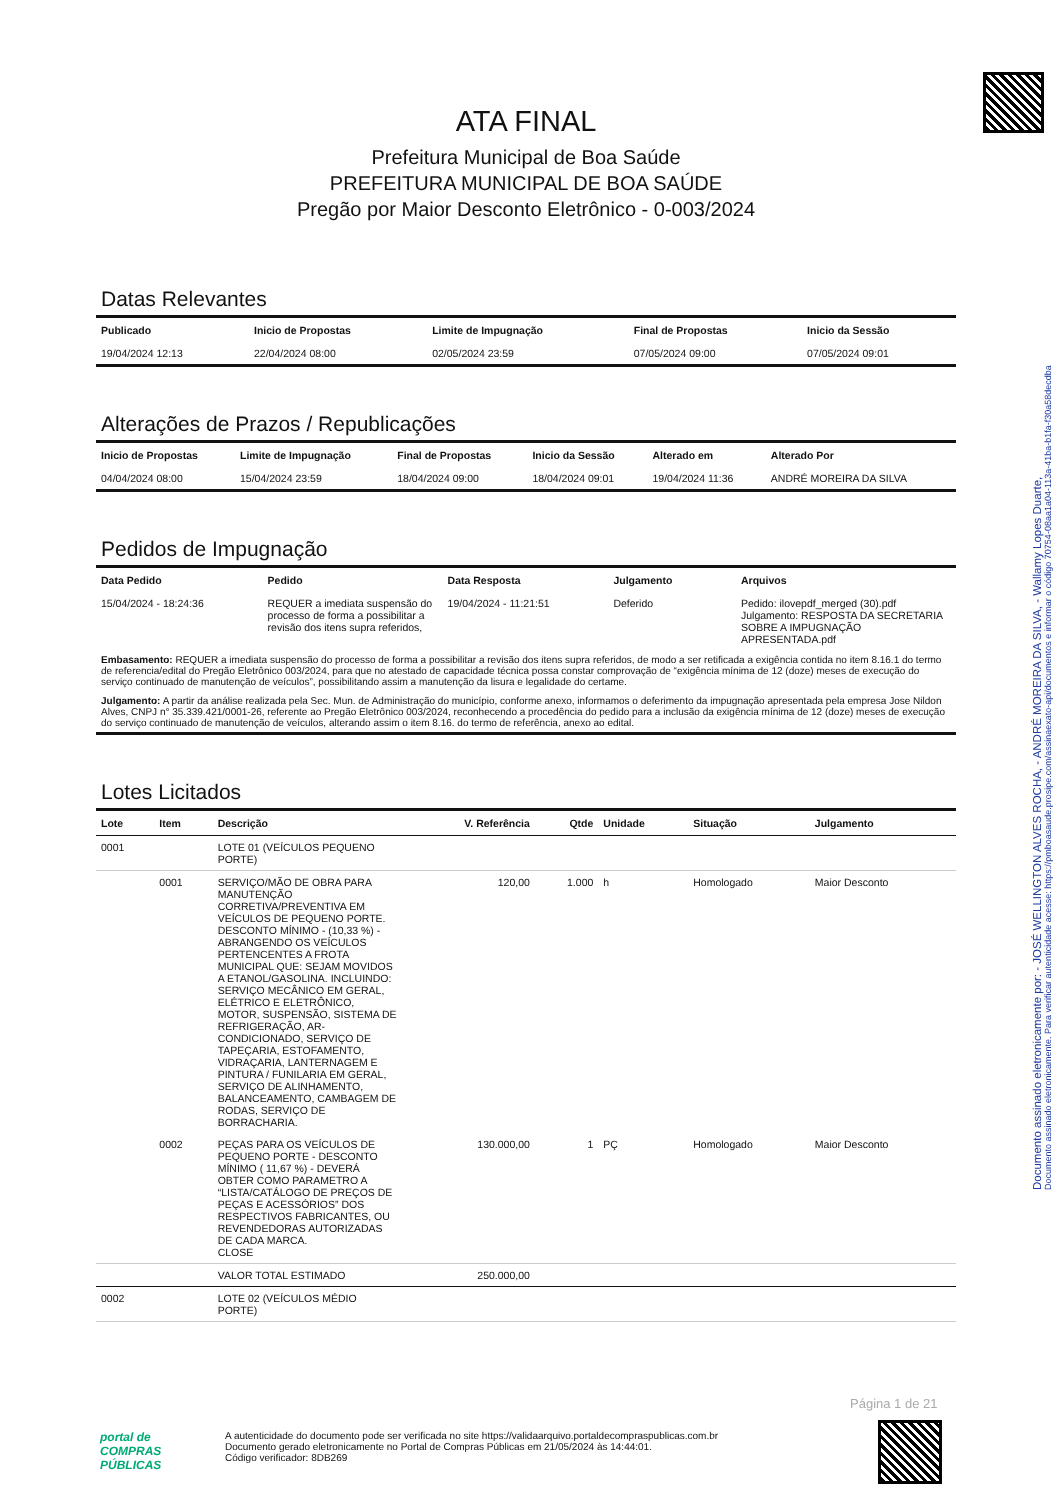Documento assinado eletronicamente por: - JOSÉ WELLINGTON ALVES ROCHA, - ANDRÉ MOREIRA DA SILVA, - Wallamy Lopes Duarte,
Documento assinado eletronicamente. Para verificar autenticidade acesse: https://pmboasaude.prosipe.com/assinaexato-api/documentos e informar o código 70754-08aa1a04-113a-41ba-b1fa-f30a58decdba
ATA FINAL
Prefeitura Municipal de Boa Saúde
PREFEITURA MUNICIPAL DE BOA SAÚDE
Pregão por Maior Desconto Eletrônico - 0-003/2024
Datas Relevantes
| Publicado | Inicio de Propostas | Limite de Impugnação | Final de Propostas | Inicio da Sessão |
| --- | --- | --- | --- | --- |
| 19/04/2024 12:13 | 22/04/2024 08:00 | 02/05/2024 23:59 | 07/05/2024 09:00 | 07/05/2024 09:01 |
Alterações de Prazos / Republicações
| Inicio de Propostas | Limite de Impugnação | Final de Propostas | Inicio da Sessão | Alterado em | Alterado Por |
| --- | --- | --- | --- | --- | --- |
| 04/04/2024 08:00 | 15/04/2024 23:59 | 18/04/2024 09:00 | 18/04/2024 09:01 | 19/04/2024 11:36 | ANDRÉ MOREIRA DA SILVA |
Pedidos de Impugnação
| Data Pedido | Pedido | Data Resposta | Julgamento | Arquivos |
| --- | --- | --- | --- | --- |
| 15/04/2024 - 18:24:36 | REQUER a imediata suspensão do processo de forma a possibilitar a revisão dos itens supra referidos, | 19/04/2024 - 11:21:51 | Deferido | Pedido: ilovepdf_merged (30).pdf Julgamento: RESPOSTA DA SECRETARIA SOBRE A IMPUGNAÇÃO APRESENTADA.pdf |
| Embasamento: REQUER a imediata suspensão do processo de forma a possibilitar a revisão dos itens supra referidos, de modo a ser retificada a exigência contida no item 8.16.1 do termo de referencia/edital do Pregão Eletrônico 003/2024, para que no atestado de capacidade técnica possa constar comprovação de “exigência mínima de 12 (doze) meses de execução do serviço continuado de manutenção de veículos”, possibilitando assim a manutenção da lisura e legalidade do certame. | | | | |
| Julgamento: A partir da análise realizada pela Sec. Mun. de Administração do município, conforme anexo, informamos o deferimento da impugnação apresentada pela empresa Jose Nildon Alves, CNPJ n° 35.339.421/0001-26, referente ao Pregão Eletrônico 003/2024, reconhecendo a procedência do pedido para a inclusão da exigência mínima de 12 (doze) meses de execução do serviço continuado de manutenção de veículos, alterando assim o item 8.16. do termo de referência, anexo ao edital. | | | | |
Lotes Licitados
| Lote | Item | Descrição | V. Referência | Qtde | Unidade | Situação | Julgamento |
| --- | --- | --- | --- | --- | --- | --- | --- |
| 0001 | | LOTE 01 (VEÍCULOS PEQUENO PORTE) | | | | | |
| | 0001 | SERVIÇO/MÃO DE OBRA PARA MANUTENÇÃO CORRETIVA/PREVENTIVA EM VEÍCULOS DE PEQUENO PORTE. DESCONTO MÍNIMO - (10,33 %) - ABRANGENDO OS VEÍCULOS PERTENCENTES A FROTA MUNICIPAL QUE: SEJAM MOVIDOS A ETANOL/GASOLINA. INCLUINDO: SERVIÇO MECÂNICO EM GERAL, ELÉTRICO E ELETRÔNICO, MOTOR, SUSPENSÃO, SISTEMA DE REFRIGERAÇÃO, AR-CONDICIONADO, SERVIÇO DE TAPEÇARIA, ESTOFAMENTO, VIDRAÇARIA, LANTERNAGEM E PINTURA / FUNILARIA EM GERAL, SERVIÇO DE ALINHAMENTO, BALANCEAMENTO, CAMBAGEM DE RODAS, SERVIÇO DE BORRACHARIA. | 120,00 | 1.000 | h | Homologado | Maior Desconto |
| | 0002 | PEÇAS PARA OS VEÍCULOS DE PEQUENO PORTE - DESCONTO MÍNIMO ( 11,67 %) - DEVERÁ OBTER COMO PARAMETRO A “LISTA/CATÁLOGO DE PREÇOS DE PEÇAS E ACESSÓRIOS” DOS RESPECTIVOS FABRICANTES, OU REVENDEDORAS AUTORIZADAS DE CADA MARCA. CLOSE | 130.000,00 | 1 | PÇ | Homologado | Maior Desconto |
| | | VALOR TOTAL ESTIMADO | 250.000,00 | | | | |
| 0002 | | LOTE 02 (VEÍCULOS MÉDIO PORTE) | | | | | |
Página 1 de 21
portal de
COMPRAS
PÚBLICAS
A autenticidade do documento pode ser verificada no site https://validaarquivo.portaldecompraspublicas.com.br
Documento gerado eletronicamente no Portal de Compras Públicas em 21/05/2024 às 14:44:01.
Código verificador: 8DB269